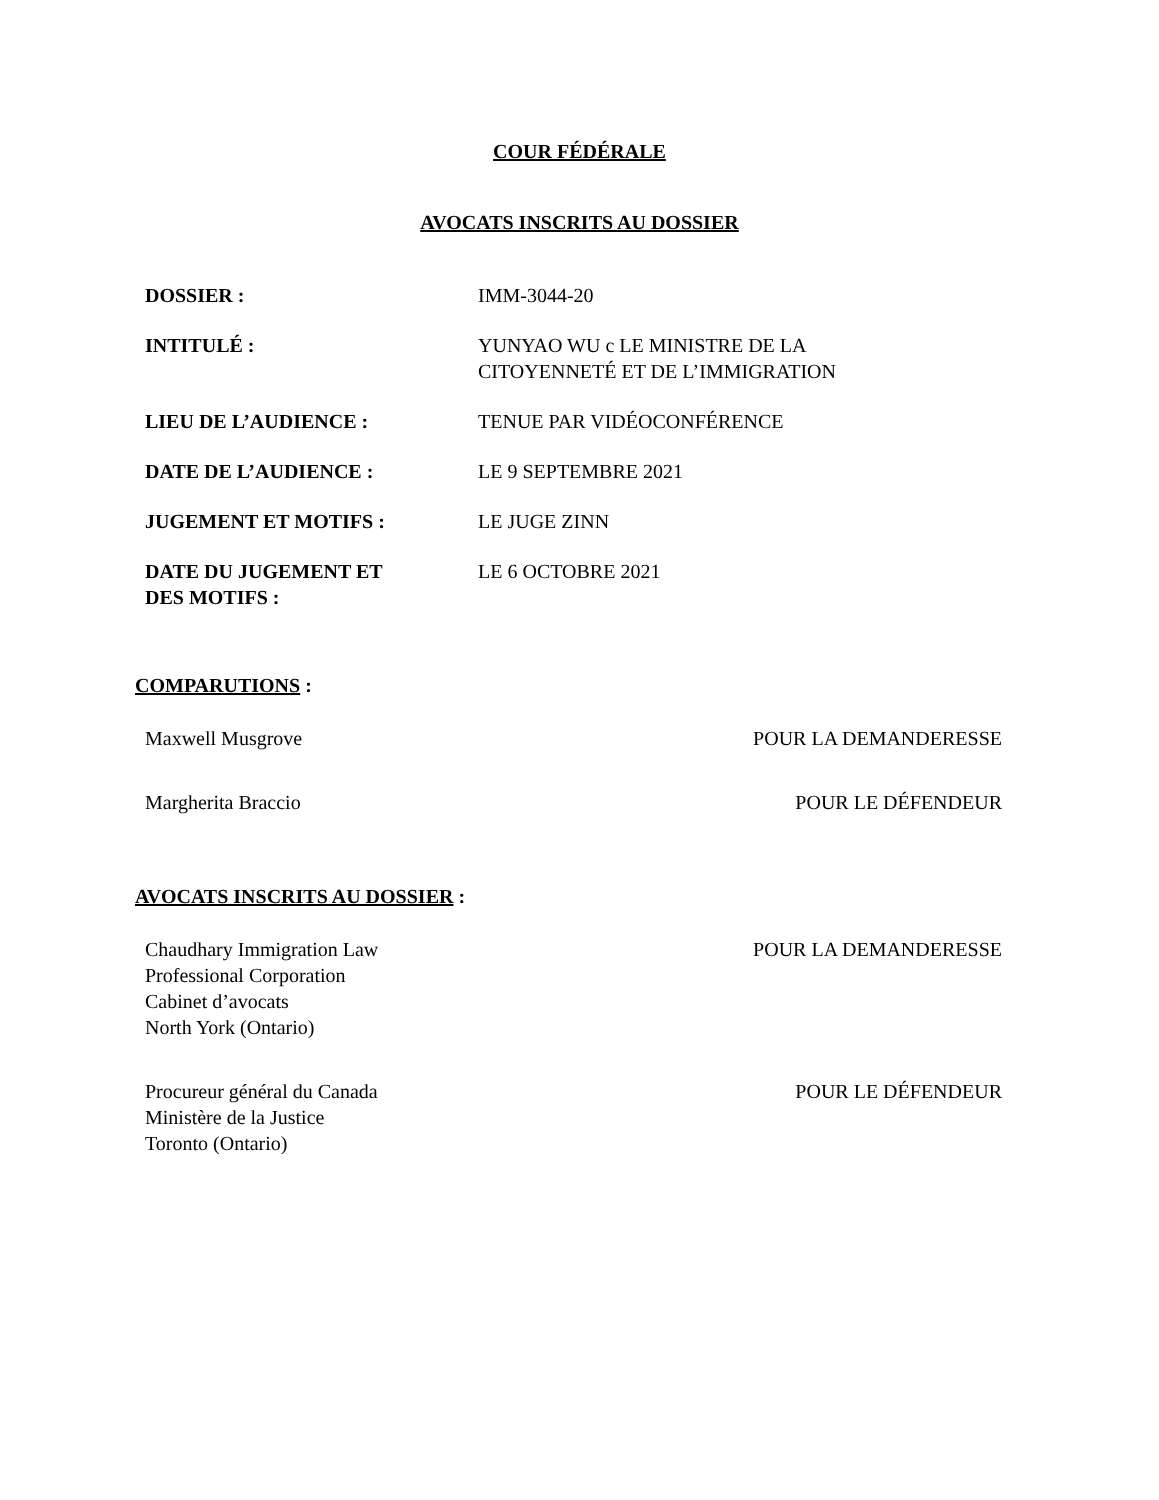COUR FÉDÉRALE
AVOCATS INSCRITS AU DOSSIER
| DOSSIER : | IMM-3044-20 |
| INTITULÉ : | YUNYAO WU c LE MINISTRE DE LA CITOYENNETÉ ET DE L’IMMIGRATION |
| LIEU DE L’AUDIENCE : | TENUE PAR VIDÉOCONFÉRENCE |
| DATE DE L’AUDIENCE : | LE 9 SEPTEMBRE 2021 |
| JUGEMENT ET MOTIFS : | LE JUGE ZINN |
| DATE DU JUGEMENT ET DES MOTIFS : | LE 6 OCTOBRE 2021 |
COMPARUTIONS :
Maxwell Musgrove POUR LA DEMANDERESSE
Margherita Braccio POUR LE DÉFENDEUR
AVOCATS INSCRITS AU DOSSIER :
Chaudhary Immigration Law
Professional Corporation
Cabinet d’avocats
North York (Ontario) POUR LA DEMANDERESSE
Procureur général du Canada
Ministère de la Justice
Toronto (Ontario) POUR LE DÉFENDEUR